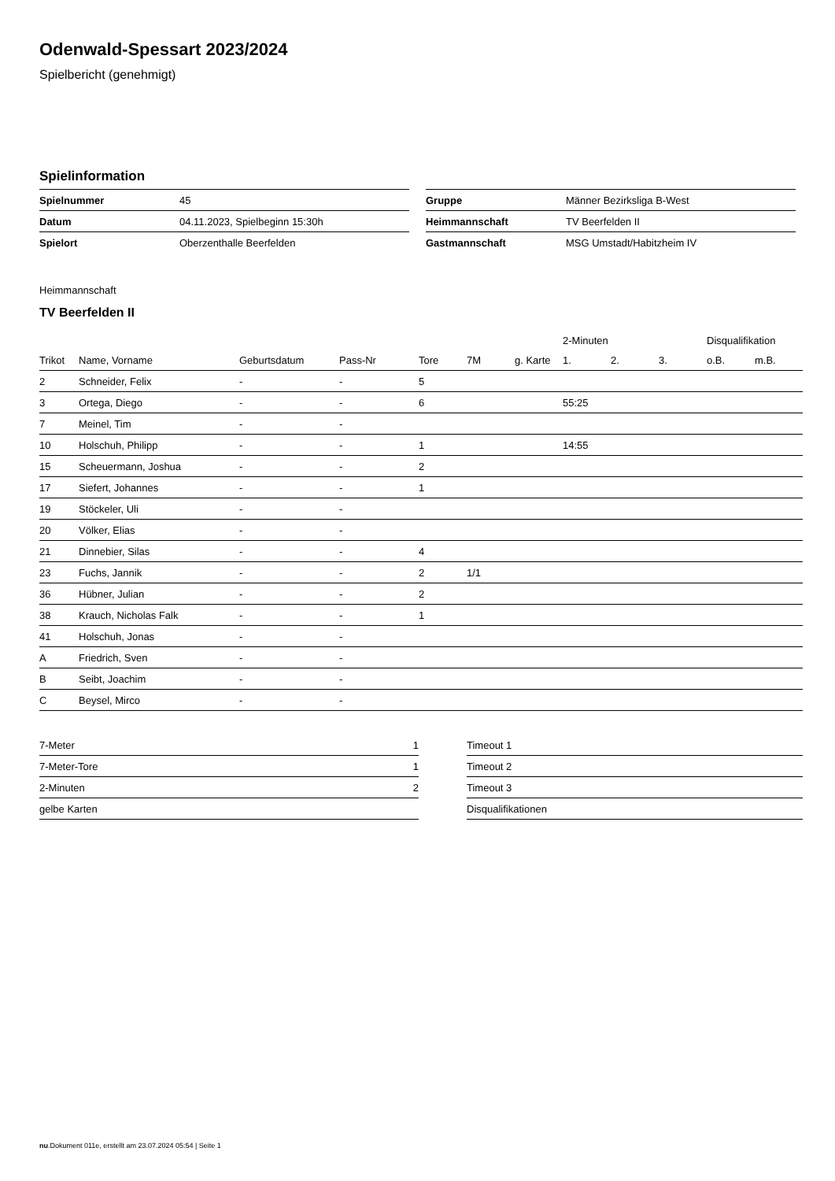Odenwald-Spessart 2023/2024
Spielbericht (genehmigt)
Spielinformation
| Spielnummer | 45 |
| Datum | 04.11.2023, Spielbeginn 15:30h |
| Spielort | Oberzenthalle Beerfelden |
| Gruppe | Männer Bezirksliga B-West |
| Heimmannschaft | TV Beerfelden II |
| Gastmannschaft | MSG Umstadt/Habitzheim IV |
Heimmannschaft
TV Beerfelden II
| | | | | | | | 2-Minuten | | | Disqualifikation | |
| --- | --- | --- | --- | --- | --- | --- | --- | --- | --- | --- | --- |
| Trikot | Name, Vorname | Geburtsdatum | Pass-Nr | Tore | 7M | g. Karte | 1. | 2. | 3. | o.B. | m.B. |
| 2 | Schneider, Felix | - | - | 5 | | | | | | | |
| 3 | Ortega, Diego | - | - | 6 | | | 55:25 | | | | |
| 7 | Meinel, Tim | - | - | | | | | | | | |
| 10 | Holschuh, Philipp | - | - | 1 | | | 14:55 | | | | |
| 15 | Scheuermann, Joshua | - | - | 2 | | | | | | | |
| 17 | Siefert, Johannes | - | - | 1 | | | | | | | |
| 19 | Stöckeler, Uli | - | - | | | | | | | | |
| 20 | Völker, Elias | - | - | | | | | | | | |
| 21 | Dinnebier, Silas | - | - | 4 | | | | | | | |
| 23 | Fuchs, Jannik | - | - | 2 | 1/1 | | | | | | |
| 36 | Hübner, Julian | - | - | 2 | | | | | | | |
| 38 | Krauch, Nicholas Falk | - | - | 1 | | | | | | | |
| 41 | Holschuh, Jonas | - | - | | | | | | | | |
| A | Friedrich, Sven | - | - | | | | | | | | |
| B | Seibt, Joachim | - | - | | | | | | | | |
| C | Beysel, Mirco | - | - | | | | | | | | |
| 7-Meter | 1 |
| 7-Meter-Tore | 1 |
| 2-Minuten | 2 |
| gelbe Karten | |
| Timeout 1 |
| Timeout 2 |
| Timeout 3 |
| Disqualifikationen |
nu.Dokument 011e, erstellt am 23.07.2024 05:54 | Seite 1